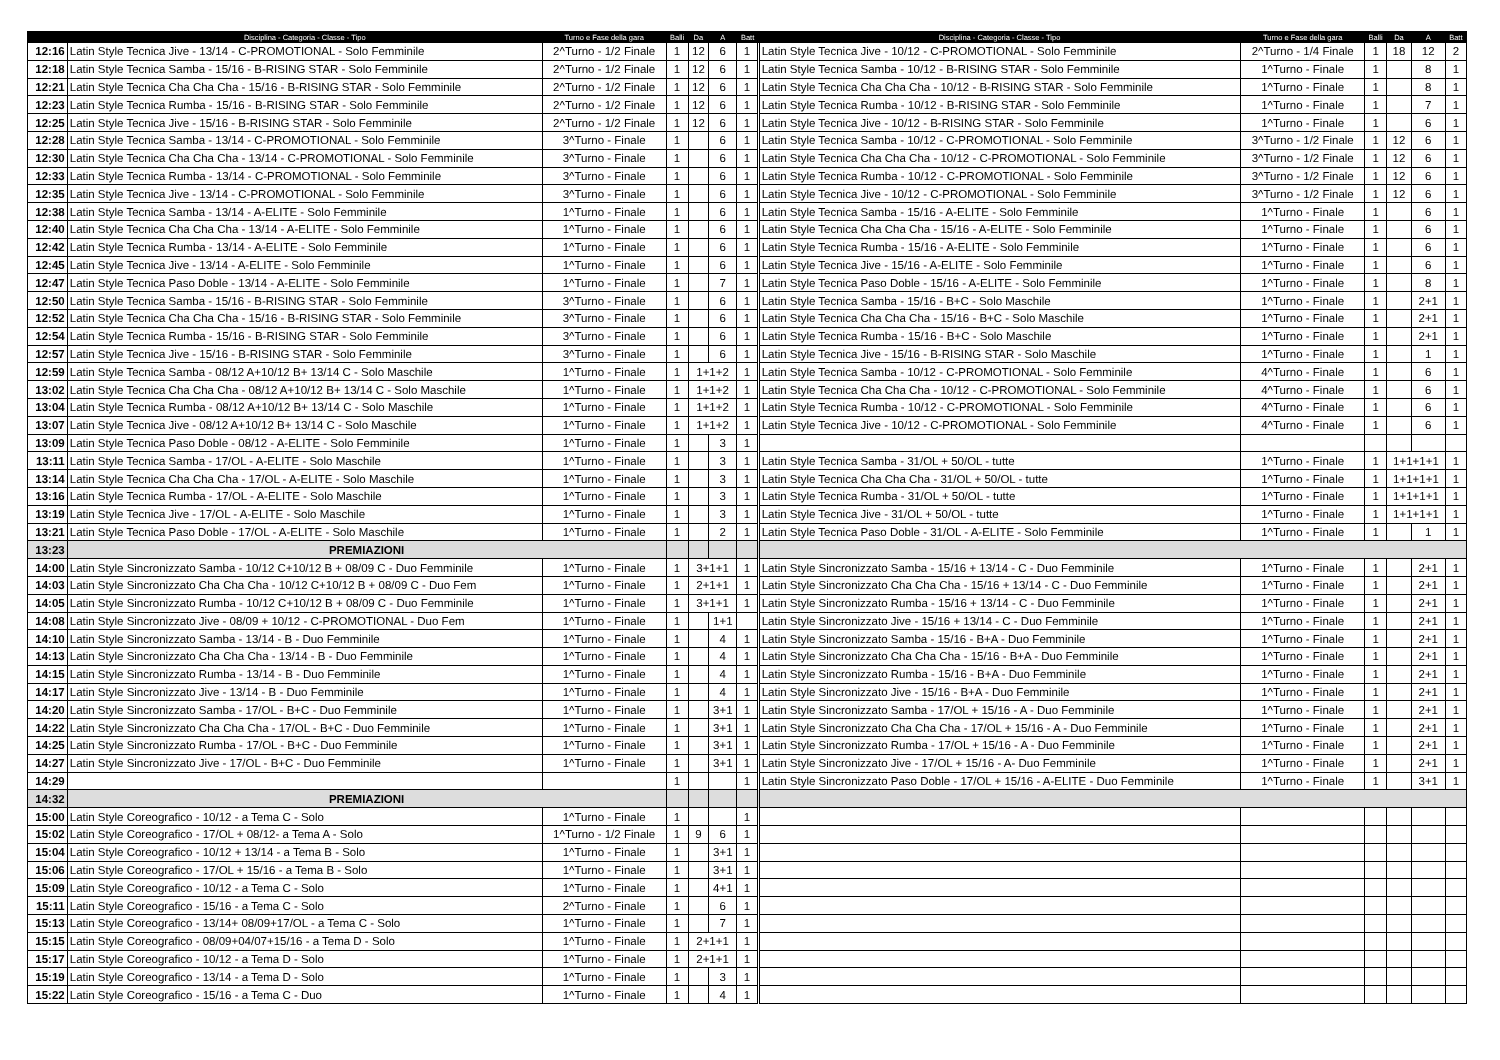| | Disciplina - Categoria - Classe - Tipo | Turno e Fase della gara | Balli | Da | A | Batt | Disciplina - Categoria - Classe - Tipo | Turno e Fase della gara | Balli | Da | A | Batt |
| --- | --- | --- | --- | --- | --- | --- | --- | --- | --- | --- | --- | --- |
| 12:16 | Latin Style Tecnica Jive - 13/14 - C-PROMOTIONAL - Solo Femminile | 2^Turno - 1/2 Finale | 1 | 12 | 6 | 1 | Latin Style Tecnica Jive - 10/12 - C-PROMOTIONAL - Solo Femminile | 2^Turno - 1/4 Finale | 1 | 18 | 12 | 2 |
| 12:18 | Latin Style Tecnica Samba - 15/16 - B-RISING STAR - Solo Femminile | 2^Turno - 1/2 Finale | 1 | 12 | 6 | 1 | Latin Style Tecnica Samba - 10/12 - B-RISING STAR - Solo Femminile | 1^Turno - Finale | 1 | | 8 | 1 |
| 12:21 | Latin Style Tecnica Cha Cha Cha - 15/16 - B-RISING STAR - Solo Femminile | 2^Turno - 1/2 Finale | 1 | 12 | 6 | 1 | Latin Style Tecnica Cha Cha Cha - 10/12 - B-RISING STAR - Solo Femminile | 1^Turno - Finale | 1 | | 8 | 1 |
| 12:23 | Latin Style Tecnica Rumba - 15/16 - B-RISING STAR - Solo Femminile | 2^Turno - 1/2 Finale | 1 | 12 | 6 | 1 | Latin Style Tecnica Rumba - 10/12 - B-RISING STAR - Solo Femminile | 1^Turno - Finale | 1 | | 7 | 1 |
| 12:25 | Latin Style Tecnica Jive - 15/16 - B-RISING STAR - Solo Femminile | 2^Turno - 1/2 Finale | 1 | 12 | 6 | 1 | Latin Style Tecnica Jive - 10/12 - B-RISING STAR - Solo Femminile | 1^Turno - Finale | 1 | | 6 | 1 |
| 12:28 | Latin Style Tecnica Samba - 13/14 - C-PROMOTIONAL - Solo Femminile | 3^Turno - Finale | 1 | | 6 | 1 | Latin Style Tecnica Samba - 10/12 - C-PROMOTIONAL - Solo Femminile | 3^Turno - 1/2 Finale | 1 | 12 | 6 | 1 |
| 12:30 | Latin Style Tecnica Cha Cha Cha - 13/14 - C-PROMOTIONAL - Solo Femminile | 3^Turno - Finale | 1 | | 6 | 1 | Latin Style Tecnica Cha Cha Cha - 10/12 - C-PROMOTIONAL - Solo Femminile | 3^Turno - 1/2 Finale | 1 | 12 | 6 | 1 |
| 12:33 | Latin Style Tecnica Rumba - 13/14 - C-PROMOTIONAL - Solo Femminile | 3^Turno - Finale | 1 | | 6 | 1 | Latin Style Tecnica Rumba - 10/12 - C-PROMOTIONAL - Solo Femminile | 3^Turno - 1/2 Finale | 1 | 12 | 6 | 1 |
| 12:35 | Latin Style Tecnica Jive - 13/14 - C-PROMOTIONAL - Solo Femminile | 3^Turno - Finale | 1 | | 6 | 1 | Latin Style Tecnica Jive - 10/12 - C-PROMOTIONAL - Solo Femminile | 3^Turno - 1/2 Finale | 1 | 12 | 6 | 1 |
| 12:38 | Latin Style Tecnica Samba - 13/14 - A-ELITE - Solo Femminile | 1^Turno - Finale | 1 | | 6 | 1 | Latin Style Tecnica Samba - 15/16 - A-ELITE - Solo Femminile | 1^Turno - Finale | 1 | | 6 | 1 |
| 12:40 | Latin Style Tecnica Cha Cha Cha - 13/14 - A-ELITE - Solo Femminile | 1^Turno - Finale | 1 | | 6 | 1 | Latin Style Tecnica Cha Cha Cha - 15/16 - A-ELITE - Solo Femminile | 1^Turno - Finale | 1 | | 6 | 1 |
| 12:42 | Latin Style Tecnica Rumba - 13/14 - A-ELITE - Solo Femminile | 1^Turno - Finale | 1 | | 6 | 1 | Latin Style Tecnica Rumba - 15/16 - A-ELITE - Solo Femminile | 1^Turno - Finale | 1 | | 6 | 1 |
| 12:45 | Latin Style Tecnica Jive - 13/14 - A-ELITE - Solo Femminile | 1^Turno - Finale | 1 | | 6 | 1 | Latin Style Tecnica Jive - 15/16 - A-ELITE - Solo Femminile | 1^Turno - Finale | 1 | | 6 | 1 |
| 12:47 | Latin Style Tecnica Paso Doble - 13/14 - A-ELITE - Solo Femminile | 1^Turno - Finale | 1 | | 7 | 1 | Latin Style Tecnica Paso Doble - 15/16 - A-ELITE - Solo Femminile | 1^Turno - Finale | 1 | | 8 | 1 |
| 12:50 | Latin Style Tecnica Samba - 15/16 - B-RISING STAR - Solo Femminile | 3^Turno - Finale | 1 | | 6 | 1 | Latin Style Tecnica Samba - 15/16 - B+C - Solo Maschile | 1^Turno - Finale | 1 | | 2+1 | 1 |
| 12:52 | Latin Style Tecnica Cha Cha Cha - 15/16 - B-RISING STAR - Solo Femminile | 3^Turno - Finale | 1 | | 6 | 1 | Latin Style Tecnica Cha Cha Cha - 15/16 - B+C - Solo Maschile | 1^Turno - Finale | 1 | | 2+1 | 1 |
| 12:54 | Latin Style Tecnica Rumba - 15/16 - B-RISING STAR - Solo Femminile | 3^Turno - Finale | 1 | | 6 | 1 | Latin Style Tecnica Rumba - 15/16 - B+C - Solo Maschile | 1^Turno - Finale | 1 | | 2+1 | 1 |
| 12:57 | Latin Style Tecnica Jive - 15/16 - B-RISING STAR - Solo Femminile | 3^Turno - Finale | 1 | | 6 | 1 | Latin Style Tecnica Jive - 15/16 - B-RISING STAR - Solo Maschile | 1^Turno - Finale | 1 | | 1 | 1 |
| 12:59 | Latin Style Tecnica Samba - 08/12 A+10/12 B+ 13/14 C - Solo Maschile | 1^Turno - Finale | 1 | 1+1+2 | | 1 | Latin Style Tecnica Samba - 10/12 - C-PROMOTIONAL - Solo Femminile | 4^Turno - Finale | 1 | | 6 | 1 |
| 13:02 | Latin Style Tecnica Cha Cha Cha - 08/12 A+10/12 B+ 13/14 C - Solo Maschile | 1^Turno - Finale | 1 | 1+1+2 | | 1 | Latin Style Tecnica Cha Cha Cha - 10/12 - C-PROMOTIONAL - Solo Femminile | 4^Turno - Finale | 1 | | 6 | 1 |
| 13:04 | Latin Style Tecnica Rumba - 08/12 A+10/12 B+ 13/14 C - Solo Maschile | 1^Turno - Finale | 1 | 1+1+2 | | 1 | Latin Style Tecnica Rumba - 10/12 - C-PROMOTIONAL - Solo Femminile | 4^Turno - Finale | 1 | | 6 | 1 |
| 13:07 | Latin Style Tecnica Jive - 08/12 A+10/12 B+ 13/14 C - Solo Maschile | 1^Turno - Finale | 1 | 1+1+2 | | 1 | Latin Style Tecnica Jive - 10/12 - C-PROMOTIONAL - Solo Femminile | 4^Turno - Finale | 1 | | 6 | 1 |
| 13:09 | Latin Style Tecnica Paso Doble - 08/12 - A-ELITE - Solo Femminile | 1^Turno - Finale | 1 | | 3 | 1 | | | | | | |
| 13:11 | Latin Style Tecnica Samba - 17/OL - A-ELITE - Solo Maschile | 1^Turno - Finale | 1 | | 3 | 1 | Latin Style Tecnica Samba - 31/OL + 50/OL - tutte | 1^Turno - Finale | 1 | 1+1+1+1 | | 1 |
| 13:14 | Latin Style Tecnica Cha Cha Cha - 17/OL - A-ELITE - Solo Maschile | 1^Turno - Finale | 1 | | 3 | 1 | Latin Style Tecnica Cha Cha Cha - 31/OL + 50/OL - tutte | 1^Turno - Finale | 1 | 1+1+1+1 | | 1 |
| 13:16 | Latin Style Tecnica Rumba - 17/OL - A-ELITE - Solo Maschile | 1^Turno - Finale | 1 | | 3 | 1 | Latin Style Tecnica Rumba - 31/OL + 50/OL - tutte | 1^Turno - Finale | 1 | 1+1+1+1 | | 1 |
| 13:19 | Latin Style Tecnica Jive - 17/OL - A-ELITE - Solo Maschile | 1^Turno - Finale | 1 | | 3 | 1 | Latin Style Tecnica Jive - 31/OL + 50/OL - tutte | 1^Turno - Finale | 1 | 1+1+1+1 | | 1 |
| 13:21 | Latin Style Tecnica Paso Doble - 17/OL - A-ELITE - Solo Maschile | 1^Turno - Finale | 1 | | 2 | 1 | Latin Style Tecnica Paso Doble - 31/OL - A-ELITE - Solo Femminile | 1^Turno - Finale | 1 | | 1 | 1 |
| 13:23 | PREMIAZIONI | | | | | | | | | | | |
| 14:00 | Latin Style Sincronizzato Samba - 10/12 C+10/12 B + 08/09 C - Duo Femminile | 1^Turno - Finale | 1 | 3+1+1 | | 1 | Latin Style Sincronizzato Samba - 15/16 + 13/14 - C - Duo Femminile | 1^Turno - Finale | 1 | | 2+1 | 1 |
| 14:03 | Latin Style Sincronizzato Cha Cha Cha - 10/12 C+10/12 B + 08/09 C - Duo Fem | 1^Turno - Finale | 1 | 2+1+1 | | 1 | Latin Style Sincronizzato Cha Cha Cha - 15/16 + 13/14 - C - Duo Femminile | 1^Turno - Finale | 1 | | 2+1 | 1 |
| 14:05 | Latin Style Sincronizzato Rumba - 10/12 C+10/12 B + 08/09 C - Duo Femminile | 1^Turno - Finale | 1 | 3+1+1 | | 1 | Latin Style Sincronizzato Rumba - 15/16 + 13/14 - C - Duo Femminile | 1^Turno - Finale | 1 | | 2+1 | 1 |
| 14:08 | Latin Style Sincronizzato Jive - 08/09 + 10/12 - C-PROMOTIONAL - Duo Fem | 1^Turno - Finale | 1 | | 1+1 | | Latin Style Sincronizzato Jive - 15/16 + 13/14 - C - Duo Femminile | 1^Turno - Finale | 1 | | 2+1 | 1 |
| 14:10 | Latin Style Sincronizzato Samba - 13/14 - B - Duo Femminile | 1^Turno - Finale | 1 | | 4 | 1 | Latin Style Sincronizzato Samba - 15/16 - B+A - Duo Femminile | 1^Turno - Finale | 1 | | 2+1 | 1 |
| 14:13 | Latin Style Sincronizzato Cha Cha Cha - 13/14 - B - Duo Femminile | 1^Turno - Finale | 1 | | 4 | 1 | Latin Style Sincronizzato Cha Cha Cha - 15/16 - B+A - Duo Femminile | 1^Turno - Finale | 1 | | 2+1 | 1 |
| 14:15 | Latin Style Sincronizzato Rumba - 13/14 - B - Duo Femminile | 1^Turno - Finale | 1 | | 4 | 1 | Latin Style Sincronizzato Rumba - 15/16 - B+A - Duo Femminile | 1^Turno - Finale | 1 | | 2+1 | 1 |
| 14:17 | Latin Style Sincronizzato Jive - 13/14 - B - Duo Femminile | 1^Turno - Finale | 1 | | 4 | 1 | Latin Style Sincronizzato Jive - 15/16 - B+A - Duo Femminile | 1^Turno - Finale | 1 | | 2+1 | 1 |
| 14:20 | Latin Style Sincronizzato Samba - 17/OL - B+C - Duo Femminile | 1^Turno - Finale | 1 | | 3+1 | 1 | Latin Style Sincronizzato Samba - 17/OL + 15/16 - A - Duo Femminile | 1^Turno - Finale | 1 | | 2+1 | 1 |
| 14:22 | Latin Style Sincronizzato Cha Cha Cha - 17/OL - B+C - Duo Femminile | 1^Turno - Finale | 1 | | 3+1 | 1 | Latin Style Sincronizzato Cha Cha Cha - 17/OL + 15/16 - A - Duo Femminile | 1^Turno - Finale | 1 | | 2+1 | 1 |
| 14:25 | Latin Style Sincronizzato Rumba - 17/OL - B+C - Duo Femminile | 1^Turno - Finale | 1 | | 3+1 | 1 | Latin Style Sincronizzato Rumba - 17/OL + 15/16 - A - Duo Femminile | 1^Turno - Finale | 1 | | 2+1 | 1 |
| 14:27 | Latin Style Sincronizzato Jive - 17/OL - B+C - Duo Femminile | 1^Turno - Finale | 1 | | 3+1 | 1 | Latin Style Sincronizzato Jive - 17/OL + 15/16 - A- Duo Femminile | 1^Turno - Finale | 1 | | 2+1 | 1 |
| 14:29 | | | 1 | | | 1 | Latin Style Sincronizzato Paso Doble - 17/OL + 15/16 - A-ELITE - Duo Femminile | 1^Turno - Finale | 1 | | 3+1 | 1 |
| 14:32 | PREMIAZIONI | | | | | | | | | | | |
| 15:00 | Latin Style Coreografico - 10/12 - a Tema C - Solo | 1^Turno - Finale | 1 | | | 1 | | | | | | |
| 15:02 | Latin Style Coreografico - 17/OL + 08/12- a Tema A - Solo | 1^Turno - 1/2 Finale | 1 | 9 | 6 | 1 | | | | | | |
| 15:04 | Latin Style Coreografico - 10/12 + 13/14 - a Tema B - Solo | 1^Turno - Finale | 1 | | 3+1 | 1 | | | | | | |
| 15:06 | Latin Style Coreografico - 17/OL + 15/16 - a Tema B - Solo | 1^Turno - Finale | 1 | | 3+1 | 1 | | | | | | |
| 15:09 | Latin Style Coreografico - 10/12 - a Tema C - Solo | 1^Turno - Finale | 1 | | 4+1 | 1 | | | | | | |
| 15:11 | Latin Style Coreografico - 15/16 - a Tema C - Solo | 2^Turno - Finale | 1 | | 6 | 1 | | | | | | |
| 15:13 | Latin Style Coreografico - 13/14+ 08/09+17/OL - a Tema C - Solo | 1^Turno - Finale | 1 | | 7 | 1 | | | | | | |
| 15:15 | Latin Style Coreografico - 08/09+04/07+15/16 - a Tema D - Solo | 1^Turno - Finale | 1 | 2+1+1 | | 1 | | | | | | |
| 15:17 | Latin Style Coreografico - 10/12 - a Tema D - Solo | 1^Turno - Finale | 1 | 2+1+1 | | 1 | | | | | | |
| 15:19 | Latin Style Coreografico - 13/14 - a Tema D - Solo | 1^Turno - Finale | 1 | | 3 | 1 | | | | | | |
| 15:22 | Latin Style Coreografico - 15/16 - a Tema C - Duo | 1^Turno - Finale | 1 | | 4 | 1 | | | | | | |